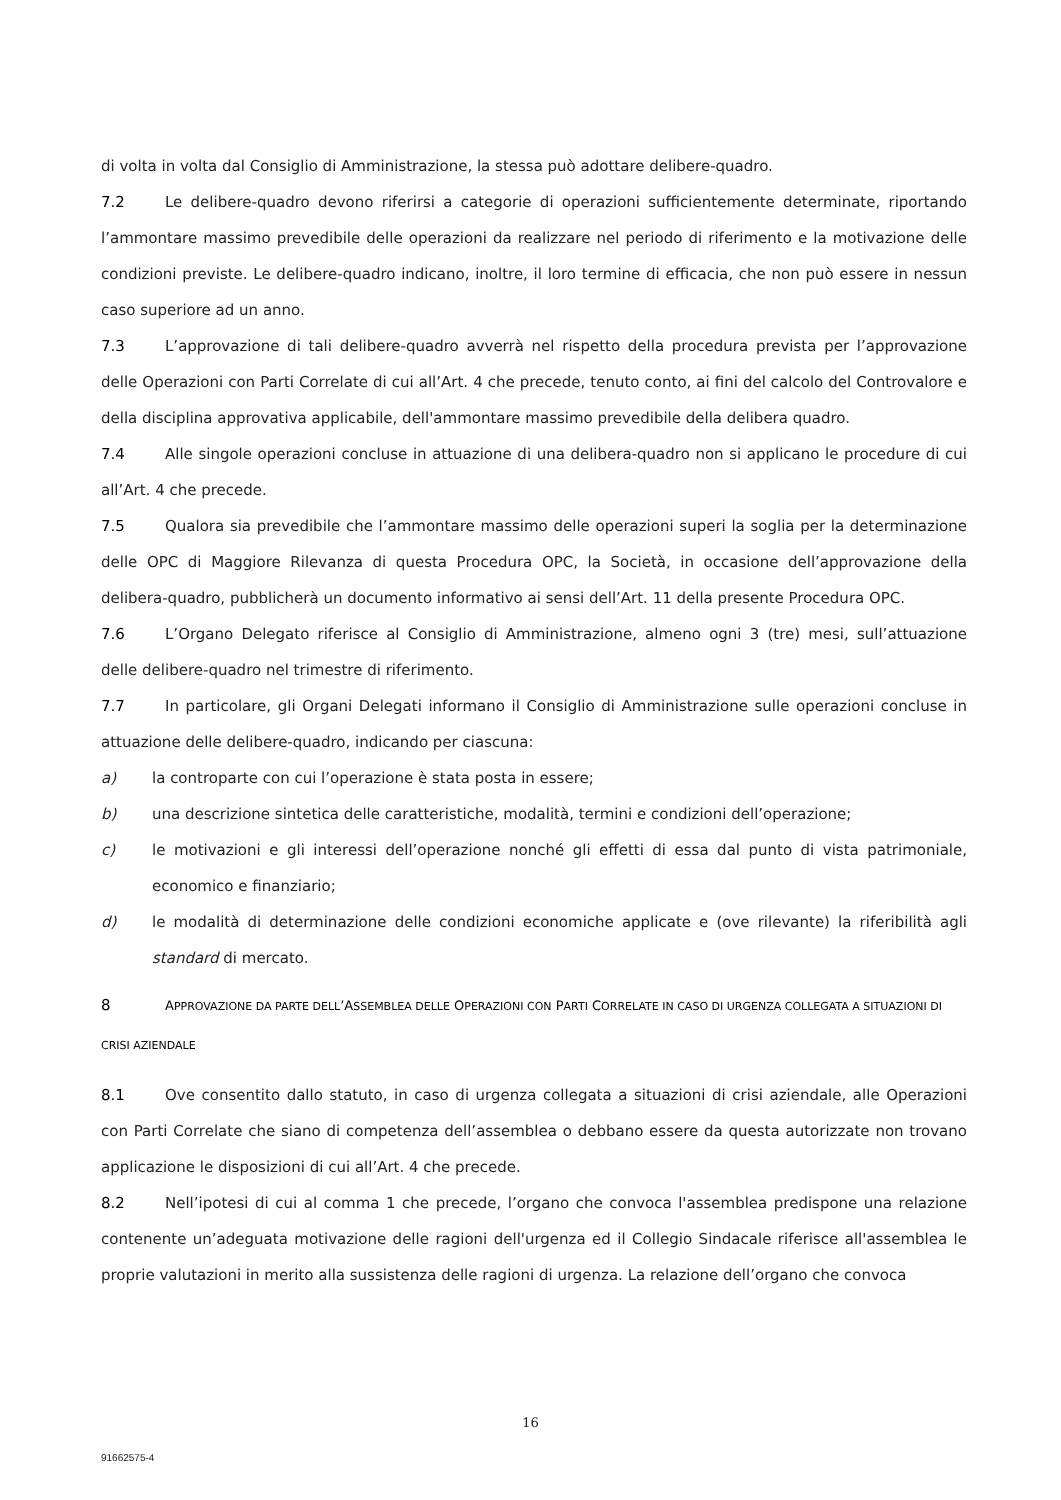di volta in volta dal Consiglio di Amministrazione, la stessa può adottare delibere-quadro.
7.2 Le delibere-quadro devono riferirsi a categorie di operazioni sufficientemente determinate, riportando l’ammontare massimo prevedibile delle operazioni da realizzare nel periodo di riferimento e la motivazione delle condizioni previste. Le delibere-quadro indicano, inoltre, il loro termine di efficacia, che non può essere in nessun caso superiore ad un anno.
7.3 L’approvazione di tali delibere-quadro avverrà nel rispetto della procedura prevista per l’approvazione delle Operazioni con Parti Correlate di cui all’Art. 4 che precede, tenuto conto, ai fini del calcolo del Controvalore e della disciplina approvativa applicabile, dell'ammontare massimo prevedibile della delibera quadro.
7.4 Alle singole operazioni concluse in attuazione di una delibera-quadro non si applicano le procedure di cui all’Art. 4 che precede.
7.5 Qualora sia prevedibile che l’ammontare massimo delle operazioni superi la soglia per la determinazione delle OPC di Maggiore Rilevanza di questa Procedura OPC, la Società, in occasione dell’approvazione della delibera-quadro, pubblicherà un documento informativo ai sensi dell’Art. 11 della presente Procedura OPC.
7.6 L’Organo Delegato riferisce al Consiglio di Amministrazione, almeno ogni 3 (tre) mesi, sull’attuazione delle delibere-quadro nel trimestre di riferimento.
7.7 In particolare, gli Organi Delegati informano il Consiglio di Amministrazione sulle operazioni concluse in attuazione delle delibere-quadro, indicando per ciascuna:
a) la controparte con cui l’operazione è stata posta in essere;
b) una descrizione sintetica delle caratteristiche, modalità, termini e condizioni dell’operazione;
c) le motivazioni e gli interessi dell’operazione nonché gli effetti di essa dal punto di vista patrimoniale, economico e finanziario;
d) le modalità di determinazione delle condizioni economiche applicate e (ove rilevante) la riferibilità agli standard di mercato.
8 APPROVAZIONE DA PARTE DELL’ASSEMBLEA DELLE OPERAZIONI CON PARTI CORRELATE IN CASO DI URGENZA COLLEGATA A SITUAZIONI DI CRISI AZIENDALE
8.1 Ove consentito dallo statuto, in caso di urgenza collegata a situazioni di crisi aziendale, alle Operazioni con Parti Correlate che siano di competenza dell’assemblea o debbano essere da questa autorizzate non trovano applicazione le disposizioni di cui all’Art. 4 che precede.
8.2 Nell’ipotesi di cui al comma 1 che precede, l’organo che convoca l'assemblea predispone una relazione contenente un’adeguata motivazione delle ragioni dell'urgenza ed il Collegio Sindacale riferisce all'assemblea le proprie valutazioni in merito alla sussistenza delle ragioni di urgenza. La relazione dell’organo che convoca
16
91662575-4